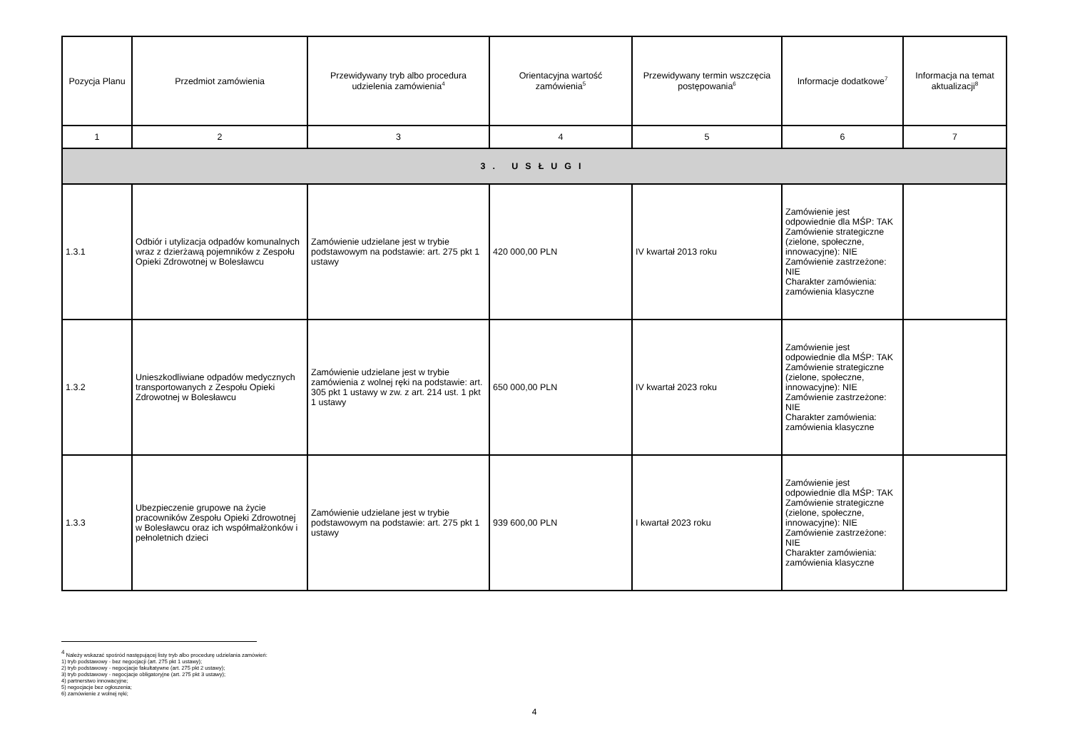| Pozycja Planu | Przedmiot zamówienia | Przewidywany tryb albo procedura udzielenia zamówienia<sup>4</sup> | Orientacyjna wartość zamówienia<sup>5</sup> | Przewidywany termin wszczęcia postępowania<sup>6</sup> | Informacje dodatkowe<sup>7</sup> | Informacja na temat aktualizacji<sup>8</sup> |
| --- | --- | --- | --- | --- | --- | --- |
| 1 | 2 | 3 | 4 | 5 | 6 | 7 |
| 3. USŁUGI | | | | | | |
| 1.3.1 | Odbiór i utylizacja odpadów komunalnych wraz z dzierżawą pojemników z Zespołu Opieki Zdrowotnej w Bolesławcu | Zamówienie udzielane jest w trybie podstawowym na podstawie: art. 275 pkt 1 ustawy | 420 000,00 PLN | IV kwartał 2013 roku | Zamówienie jest odpowiednie dla MŚP: TAK Zamówienie strategiczne (zielone, społeczne, innowacyjne): NIE Zamówienie zastrzeżone: NIE Charakter zamówienia: zamówienia klasyczne | |
| 1.3.2 | Unieszkodliwiane odpadów medycznych transportowanych z Zespołu Opieki Zdrowotnej w Bolesławcu | Zamówienie udzielane jest w trybie zamówienia z wolnej ręki na podstawie: art. 305 pkt 1 ustawy w zw. z art. 214 ust. 1 pkt 1 ustawy | 650 000,00 PLN | IV kwartał 2023 roku | Zamówienie jest odpowiednie dla MŚP: TAK Zamówienie strategiczne (zielone, społeczne, innowacyjne): NIE Zamówienie zastrzeżone: NIE Charakter zamówienia: zamówienia klasyczne | |
| 1.3.3 | Ubezpieczenie grupowe na życie pracowników Zespołu Opieki Zdrowotnej w Bolesławcu oraz ich współmałżonków i pełnoletnich dzieci | Zamówienie udzielane jest w trybie podstawowym na podstawie: art. 275 pkt 1 ustawy | 939 600,00 PLN | I kwartał 2023 roku | Zamówienie jest odpowiednie dla MŚP: TAK Zamówienie strategiczne (zielone, społeczne, innowacyjne): NIE Zamówienie zastrzeżone: NIE Charakter zamówienia: zamówienia klasyczne | |
<sup>4</sup> Należy wskazać spośród następującej listy tryb albo procedurę udzielania zamówień:
1) tryb podstawowy - bez negocjacji (art. 275 pkt 1 ustawy);
2) tryb podstawowy - negocjacje fakultatywne (art. 275 pkt 2 ustawy);
3) tryb podstawowy - negocjacje obligatoryjne (art. 275 pkt 3 ustawy);
4) partnerstwo innowacyjne;
5) negocjacje bez ogłoszenia;
6) zamówienie z wolnej ręki;
4